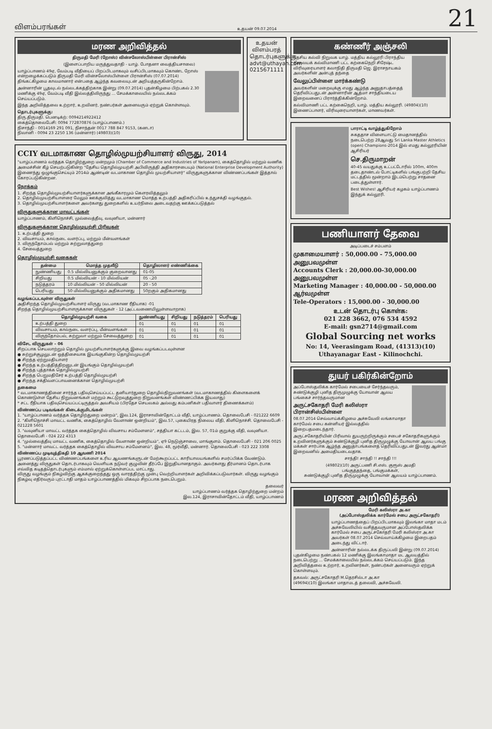விளம்பரங்கள் உதயன் 09.07.2014 21
மரண அறிவித்தல்
திருமதி மேரி (றோஸ்) வின்சலோஸ்பிள்ளை பிரான்சிஸ்
(இளைப்பாறிய மருத்துவதாதி - யாழ். போதனா வைத்தியசாலை)
யாழ்ப்பாணம் 49ஏ, வேம்படி வீதியைப் பிறப்பிடமாகவும் வசிப்பிடமாகவும் கொண்ட றோஸ் என்றழைக்கப்படும் திருமதி மேரி வின்சலோஸ்பிள்ளை பிரான்சிஸ் (07.07.2014) திங்கட்கிழமை காலமானார் என்பதை ஆழ்ந்த கவலையுடன் அறியத்தருகின்றோம்.
அன்னாரின் பூதவுடல் நல்லடக்கத்திற்காக இன்று (09.07.2014) புதன்கிழமை பிற்பகல் 2.30 மணிக்கு 49ஏ, வேம்படி வீதி இல்லத்திலிருந்து ... சேமக்காலையில் நல்லடக்கம் செய்யப்படும்.
இந்த அறிவித்தலை உற்றார், உறவினர், நண்பர்கள் அனைவரும் ஏற்றுக் கொள்ளவும்.
தொடர்புகளுக்கு:
திரு.திருமதி. பெனடிக்ற்: 0094214922412
கைத்தொலைபேசி: 0094 772870876 (யாழ்ப்பாணம்.)
நிசாந்தி - 0014169 291 091, நிசாந்தன் 0017 788 847 9153, (கனடா)
நிலானி - 0094 23 2250 136 (மன்னார்) (49803)(10)
உதயன் விளம்பரத் தொடர்புகளுக்கு advt@uthayan.com 0215671111
CCIY வடமாகாண தொழில்முயற்சியாளர் விருது, 2014
"யாழ்ப்பாணம் வர்த்தக தொழிற்துறை மன்றமும் (Chamber of Commerce and Industries of Yarlpanam), கைத்தொழில் மற்றும் வணிக அமைச்சின் கீழ் செயற்படுகின்ற "தேசிய தொழில்முயற்சி அபிவிருத்தி அதிகாரசபையும் (National Enterprise Development Authority) இணைந்து ஒழுங்குசெய்யும் 2014ம் ஆண்டின் வடமாகாண தொழில் முயற்சியாளர்" விருதுகளுக்கான விண்ணப்பங்கள் இத்தால் கோரப்படுகின்றன.
நோக்கம்
1. சிறந்த தொழில்முயற்சியாளர்களுக்கான அங்கீகாரமும் கௌரவித்தலும்
2. தொழில்முயற்சியாளரை மேலும் ஊக்குவித்து வடமாகாண மொத்த உற்பத்தி அதிகரிப்பில் உந்துசக்தி வழங்குதல்.
3. தொழில்முயற்சியாளர்களை அவர்களது துறைகளில் உயர்நிலை அடைவதற்கு ஊக்கப்படுத்தல்
விருதுகளுக்கான மாவட்டங்கள்
யாழ்ப்பாணம், கிளிநொச்சி, முல்லைத்தீவு, வவுனியா, மன்னார்
விருதுகளுக்கான தொழில்முயற்சி பிரிவுகள்
1. உற்பத்தி துறை
2. விவசாயம், கால்நடை வளர்ப்பு, மற்றும் மீன்வளங்கள்
3. விருந்தோம்பல் மற்றும் சுற்றுலாத்துறை
4. சேவைத்துறை
தொழில்முயற்சி வகைகள்
| தன்மை | மொத்த முதலீடு | தொழிலாளர் எண்ணிக்கை |
| --- | --- | --- |
| நுண்ணியது | 0.5 மில்லியனுக்கும் குறைவானது | 01-05 |
| சிறியது | 0.5 மில்லியன் - 10 மில்லியன் | 05 -,20 |
| நடுத்தரம் | 10 மில்லியன் - 50 மில்லியன் | 20 - 50 |
| பெரியது | 50 மில்லியனுக்கும் அதிகமானது | 50றகும் அதிகமானது |
வழங்கப்படவுள்ள விருதுகள்
அதிசிறந்த தொழில்முயற்சியாளர் விருது (வடமாகாண ரீதியாக) -01
சிறந்த தொழில்முயற்சியாளருக்கான விருதுகள் - 12 (அட்டவணையிலுள்ளவாறாக)
| தொழில்முயற்சி வகை | நுண்ணியது | சிறியது | நடுத்தரம் | பெரியது |
| --- | --- | --- | --- | --- |
| உற்பத்தி துறை | 01 | 01 | 01 | 01 |
| விவசாயம், கால்நடை வளர்ப்பு, மீன்வளங்கள் | 01 | 01 | 01 | 01 |
| விருந்தோம்பல், சுற்றுலா மற்றும் சேவைத்துறை | 01 | 01 | 01 | 01 |
விசேட விருதுகள் – 06
சிறப்பாக செயலாற்றும் தொழில் முயற்சியாளர்களுக்கு இவை வழங்கப்படவுள்ளன
● சுற்றுச்சூழலுடன் ஒத்திசைவாக இயங்குகின்ற தொழில்முயற்சி
● சிறந்த ஏற்றுமதியாளர்
● சிறந்த உற்பத்தித்திறனுடன் இயங்கும் தொழில்முயற்சி
● சிறந்த புத்தாக்க தொழில்முயற்சி
● சிறந்த பெறுமதிசேர் உற்பத்தி தொழில்முயற்சி
● சிறந்த சக்திவளப்பாவனைக்கான தொழில்முயற்சி
தகைமை
* வடமாகாணத்தினை சார்ந்த பதிவுசெய்யப்பட்ட தனியார்துறை தொழில்நிறுவனங்கள் (வடமாகாணத்தில் கிளைகளைக் கொண்டுள்ள தேசிய நிறுவனங்கள் மற்றும் கூட்டுறவுத்துறை நிறுவனங்கள் விண்ணப்பிக்க இயலாது)
* சட்ட ரீதியாக பதிவுசெய்யப்பட்டிருத்தல் அவசியம் (பிரதேச செயலகம் அல்லது கம்பனிகள் பதிவாளர் திணைக்களம்)
விண்ணப்ப படிவங்கள் கிடைக்குமிடங்கள்
1. "யாழ்ப்பாணம் வர்த்தக தொழிற்துறை மன்றம்", இல.124, இராசாவின்தோட்டம் வீதி, யாழ்ப்பாணம். தொலைபேசி - 021222 6609
2. "கிளிநொச்சி மாவட்ட வணிக, கைத்தொழில் வேளாண் ஒன்றியம்", இல.57, புகையிரத நிலைய வீதி, கிளிநொச்சி. தொலைபேசி - 021228 5601
3. "வவுனியா மாவட்ட வர்த்தக கைத்தொழில் விவசாய சம்மேளனம்", சத்தியா கட்டடம், இல. 57, 01ம் குறுக்கு வீதி, வவுனியா. தொலைபேசி - 024 222 4313
4. "முல்லைத்தீவு மாவட்ட வணிக, கைத்தொழில் வேளாண் ஒன்றியம்", ஏ9 நெடுஞ்சாலை, மாங்குளம். தொலைபேசி - 021 206 0025
5. "மன்னார் மாவட்ட வர்த்தக கைத்தொழில் விவசாய சம்மேளனம்", இல. 48, மூர்வீதி, மன்னார். தொலைபேசி - 023 222 3308
விண்ணப்ப முடிவுத்திகதி 10 ஆவணி 2014
பூரணப்படுத்தப்பட்ட விண்ணப்பங்களை உரிய ஆவணங்களுடன் மேற்கூறப்பட்ட காரியாலயங்களில் சமர்ப்பிக்க வேண்டும்.
அனைத்து விருதுகள் தொடர்பாகவும் வெளியக நடுவர் குழுவின் தீர்ப்பே இறுதியானதாகும். அவர்களது தீர்மானம் தொடர்பாக எவ்வித கடிதத்தொடர்புகளும் எம்மால் ஏற்றுக்கொள்ளப்பட மாட்டாது.
விருது வழங்கும் நிகழ்விற்கு ஆகக்குறைந்தது ஒரு வாரத்திற்கு முன்பு வெற்றியாளர்கள் அறிவிக்கப்படுவார்கள். விருது வழங்கும் நிகழ்வு எதிர்வரும் புரட்டாதி மாதம் யாழ்ப்பாணத்தில் மிகவும் சிறப்பாக நடைபெறும்.
தலைவர்
யாழ்ப்பாணம் வர்த்தக தொழிற்துறை மன்றம்
இல.124, இராசாவின்தோட்டம் வீதி, யாழ்ப்பாணம்
கண்ணீர் அஞ்சலி
தேசிய கல்வி நிறுவக யாழ். மத்திய கல்லூரி பிராந்திய நிலையக் கல்விமாணி பட்ட கற்கைநெறி சிரேஷ்ட விரிவுரையாளர் கலாநிதி திருமதி ஜெ. இராசநாயகம் அவர்களின் அன்புத் தந்தை
வேலுப்பிள்ளை மார்க்கண்டு
அவர்களின் மறைவுக்கு எமது ஆழ்ந்த அனுதாபத்தைத் தெரிவிப்பதுடன் அன்னாரின் ஆத்மா சாந்தியடைய இறைவனைப் பிரார்த்திக்கின்றோம்.
கல்விமாணி பட்ட கற்கைநெறி, யாழ். மத்திய கல்லூரி. (49804)(10) இணைப்பாளர், விரிவுரையாளர்கள், மாணவர்கள்.
பாராட்டி வாழ்த்துகிறோம்
சுகததாச விளையாட்டு மைதானத்தில் நடைபெற்ற 28ஆவது Sri Lanka Master Athletics (open) Champions-2014 இல் எமது கல்லூரியின் ஆசிரியர்
செ.திருமாறன்
40-45 வயதுக்கு உட்பட்டோரில் 100m, 400m தடைதாண்டல் போட்டிகளில் பங்குபற்றி தேசிய மட்டத்தில் மூன்றாம் இடம்பெற்று சாதனை படைத்துள்ளார்.
Best Wishes! ஆசிரியர் கழகம் யாழ்ப்பாணம் இந்துக் கல்லூரி.
பணியாளர் தேவை
அடிப்படைச் சம்பளம்
முகாமையாளர் : 50,000.00 - 75,000.00
அனுபவமுள்ள
Accounts Clerk : 20,000.00-30,000.00
அனுபவமுள்ள
Marketing Manager : 40,000.00 - 50,000.00
ஆர்வமுள்ள
Tele-Operators : 15,000.00 - 30,000.00
உடன் தொடர்பு கொள்க:
021 228 3662, 076 534 4592
E-mail: gsn2714@gmail.com
Global Sourcing net works
No: 14, Veerasingam Road, (41313)(10)
Uthayanagar East - Kilinochchi.
துயர் பகிர்கின்றோம்
அப்போஸ்தலிக்க கார்மேல் சபையைச் சேர்ந்தவரும், சுண்டுக்குழி புனித திருமுழுக்கு யோவான் ஆலய பங்கைச் சார்ந்தவருமான
அருட்சகோதரி மேரி கலிஸ்ரா பிரான்சிஸ்பிள்ளை
08.07.2014 செவ்வாய்க்கிழமை அச்சுவேலி லங்காமாதா கார்மேல் சபை கன்னியர் இல்லத்தில் இறைபதமடைந்தார்.
அருட்சகோதரியின் பிரிவால் துயருற்றிருக்கும் சபைச் சகோதரிகளுக்கும் உறவினர்களுக்கும் சுண்டுக்குழி புனித திருமுழுக்கு யோவான் ஆலய பங்கு மக்கள் சார்பாக ஆழ்ந்த அனுதாபங்களைத் தெரிவிப்பதுடன் இவரது ஆன்மா இறைவனில் அமைதியடைவதாக.
சாந்தி! சாந்தி !! சாந்தி !!!
(49802)(10) அருட்பணி சி.எஸ். குரூஸ் அமதி
பங்குத்தந்தை, பங்குமக்கள்,
சுண்டுக்குழி புனித திருமுழுக்கு யோவான் ஆலயம் யாழ்ப்பாணம்.
மரண அறிவித்தல்
மேரி கலிஸ்ரா அ.கா
(அப்போஸ்தலிக்க கார்மேல் சபை அருட்சகோதரி)
யாழ்ப்பாணத்தைப் பிறப்பிடமாகவும் இலங்கா மாதா மடம் அச்சுவேலியில் வசித்தவருமான அப்போஸ்தலிக்க கார்மேல் சபை அருட்சகோதரி மேரி கலிஸ்ரா அ.கா அவர்கள் 08.07.2014 செவ்வாய்க்கிழமை இறைபதம் அடைந்து விட்டார்.
அன்னாரின் நல்லடக்க திருப்பலி இன்று (09.07.2014) புதன்கிழமை நண்பகல் 12 மணிக்கு இலங்காமாதா மட ஆலயத்தில் நடைபெற்று ... சேமக்காலையில் நல்லடக்கம் செய்யப்படும். இந்த அறிவித்தலை உற்றார், உறவினர்கள், நண்பர்கள் அனைவரும் ஏற்றுக் கொள்ளவும்.
தகவல்: அருட்சகோதரி M.தெரசில்டா அ.கா
(49694)(10) இலங்கா மாதாமடத் தலைவி, அச்சுவேலி.